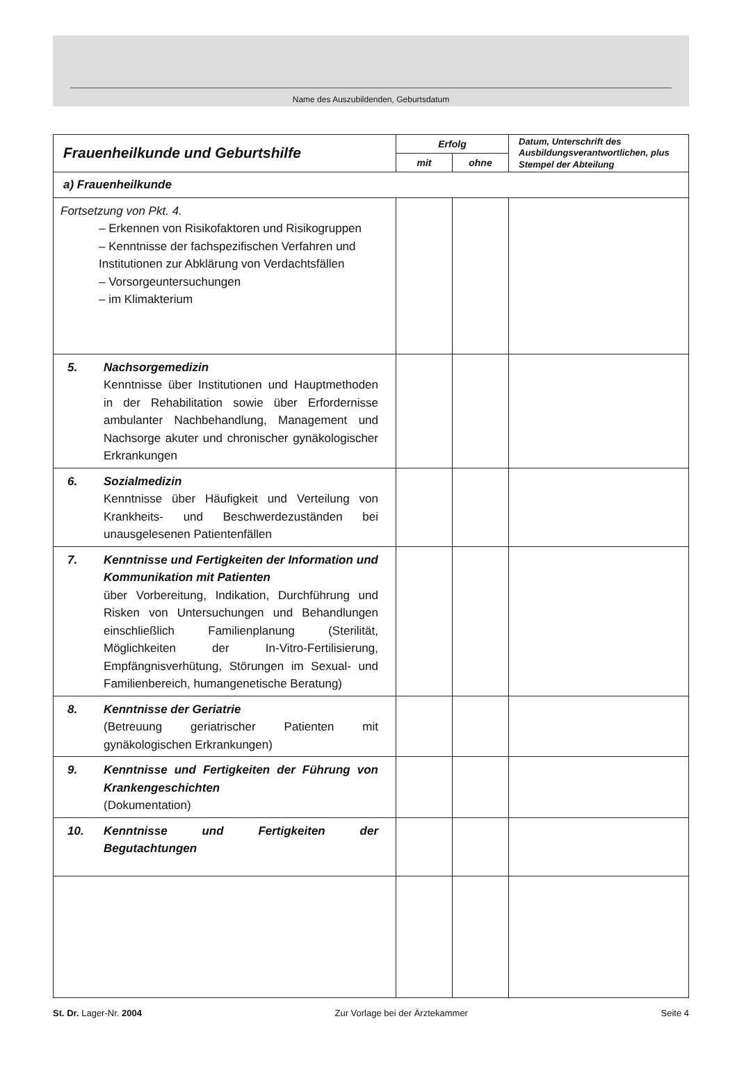Name des Auszubildenden, Geburtsdatum
| Frauenheilkunde und Geburtshilfe | Erfolg | | Datum, Unterschrift des Ausbildungsverantwortlichen, plus Stempel der Abteilung |
| --- | --- | --- | --- |
| | mit | ohne | |
| a) Frauenheilkunde | | | |
| Fortsetzung von Pkt. 4. – Erkennen von Risikofaktoren und Risikogruppen – Kenntnisse der fachspezifischen Verfahren und Institutionen zur Abklärung von Verdachtsfällen – Vorsorgeuntersuchungen – im Klimakterium | | | |
| 5. Nachsorgemedizin Kenntnisse über Institutionen und Hauptmethoden in der Rehabilitation sowie über Erfordernisse ambulanter Nachbehandlung, Management und Nachsorge akuter und chronischer gynäkologischer Erkrankungen | | | |
| 6. Sozialmedizin Kenntnisse über Häufigkeit und Verteilung von Krankheits- und Beschwerdezuständen bei unausgelesenen Patientenfällen | | | |
| 7. Kenntnisse und Fertigkeiten der Information und Kommunikation mit Patienten über Vorbereitung, Indikation, Durchführung und Risken von Untersuchungen und Behandlungen einschließlich Familienplanung (Sterilität, Möglichkeiten der In-Vitro-Fertilisierung, Empfängnisverhütung, Störungen im Sexual- und Familienbereich, humangenetische Beratung) | | | |
| 8. Kenntnisse der Geriatrie (Betreuung geriatrischer Patienten mit gynäkologischen Erkrankungen) | | | |
| 9. Kenntnisse und Fertigkeiten der Führung von Krankengeschichten (Dokumentation) | | | |
| 10. Kenntnisse und Fertigkeiten der Begutachtungen | | | |
St. Dr. Lager-Nr. 2004 Zur Vorlage bei der Ärztekammer Seite 4